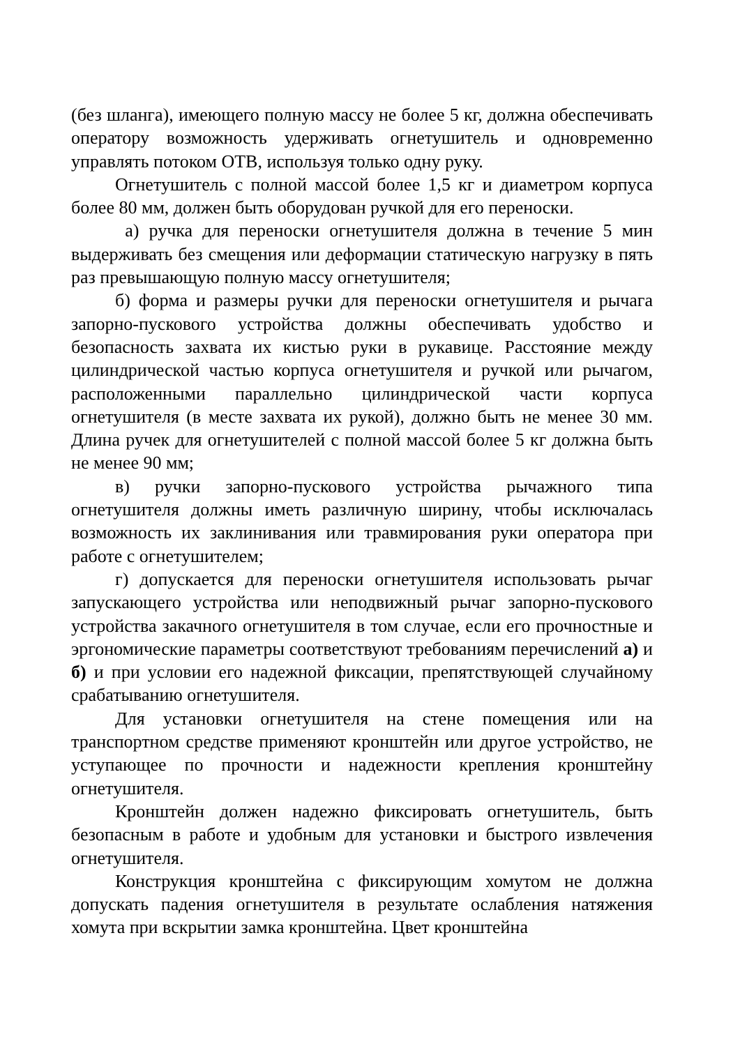(без шланга), имеющего полную массу не более 5 кг, должна обеспечивать оператору возможность удерживать огнетушитель и одновременно управлять потоком ОТВ, используя только одну руку.
Огнетушитель с полной массой более 1,5 кг и диаметром корпуса более 80 мм, должен быть оборудован ручкой для его переноски.
а) ручка для переноски огнетушителя должна в течение 5 мин выдерживать без смещения или деформации статическую нагрузку в пять раз превышающую полную массу огнетушителя;
б) форма и размеры ручки для переноски огнетушителя и рычага запорно-пускового устройства должны обеспечивать удобство и безопасность захвата их кистью руки в рукавице. Расстояние между цилиндрической частью корпуса огнетушителя и ручкой или рычагом, расположенными параллельно цилиндрической части корпуса огнетушителя (в месте захвата их рукой), должно быть не менее 30 мм. Длина ручек для огнетушителей с полной массой более 5 кг должна быть не менее 90 мм;
в) ручки запорно-пускового устройства рычажного типа огнетушителя должны иметь различную ширину, чтобы исключалась возможность их заклинивания или травмирования руки оператора при работе с огнетушителем;
г) допускается для переноски огнетушителя использовать рычаг запускающего устройства или неподвижный рычаг запорно-пускового устройства закачного огнетушителя в том случае, если его прочностные и эргономические параметры соответствуют требованиям перечислений а) и б) и при условии его надежной фиксации, препятствующей случайному срабатыванию огнетушителя.
Для установки огнетушителя на стене помещения или на транспортном средстве применяют кронштейн или другое устройство, не уступающее по прочности и надежности крепления кронштейну огнетушителя.
Кронштейн должен надежно фиксировать огнетушитель, быть безопасным в работе и удобным для установки и быстрого извлечения огнетушителя.
Конструкция кронштейна с фиксирующим хомутом не должна допускать падения огнетушителя в результате ослабления натяжения хомута при вскрытии замка кронштейна. Цвет кронштейна